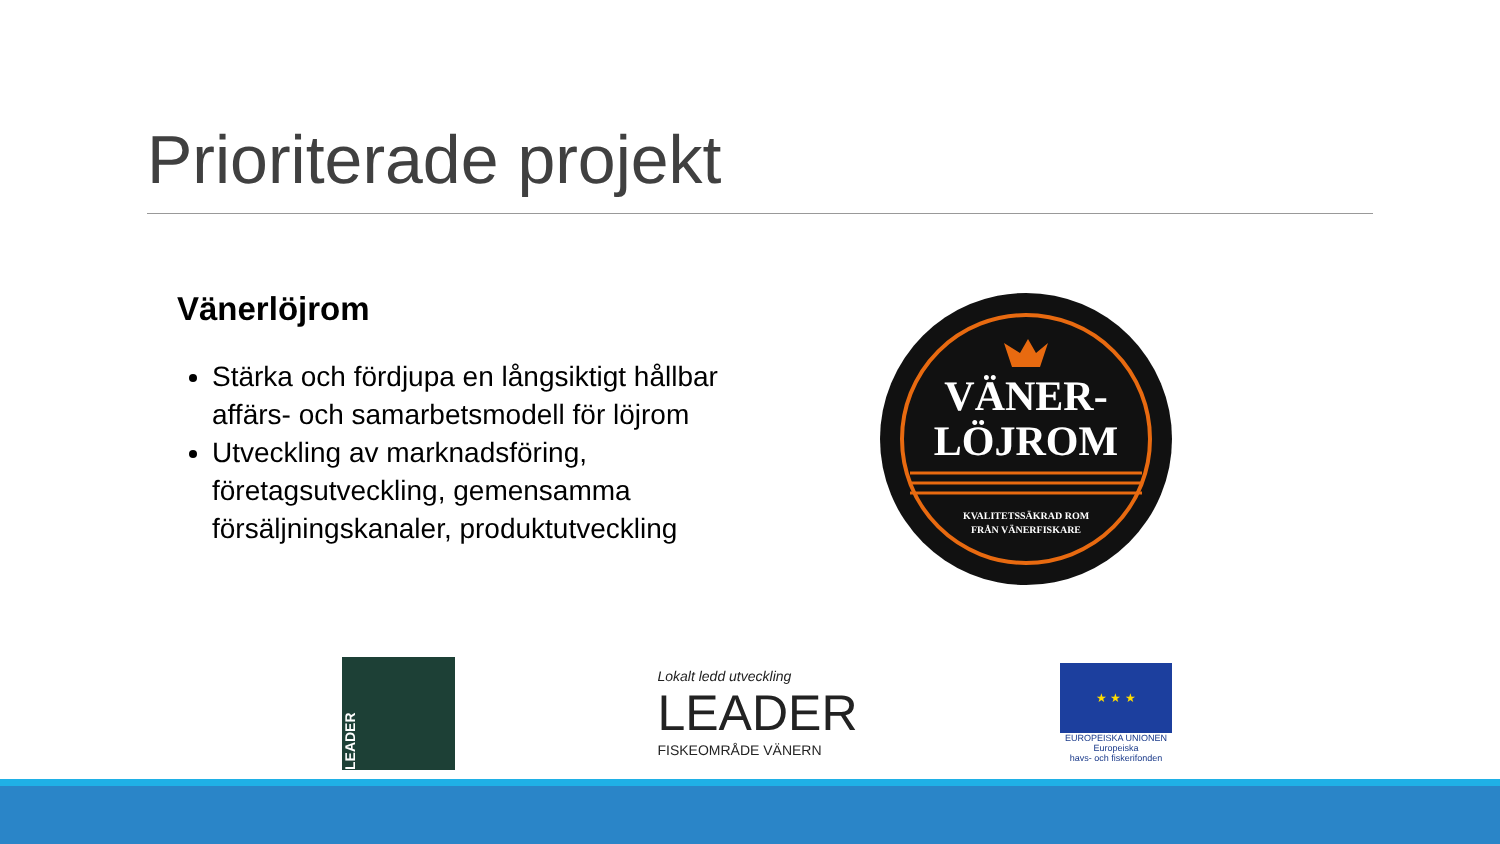Prioriterade projekt
Vänerlöjrom
Stärka och fördjupa en långsiktigt hållbar affärs- och samarbetsmodell för löjrom
Utveckling av marknadsföring, företagsutveckling, gemensamma försäljningskanaler, produktutveckling
VÄNER-
LÖJROM
KVALITETSSÄKRAD ROM
FRÅN VÄNERFISKARE
LEADER
Lokalt ledd utveckling
LEADER
FISKEOMRÅDE VÄNERN
★ ★ ★
EUROPEISKA UNIONEN
Europeiska
havs- och fiskerifonden